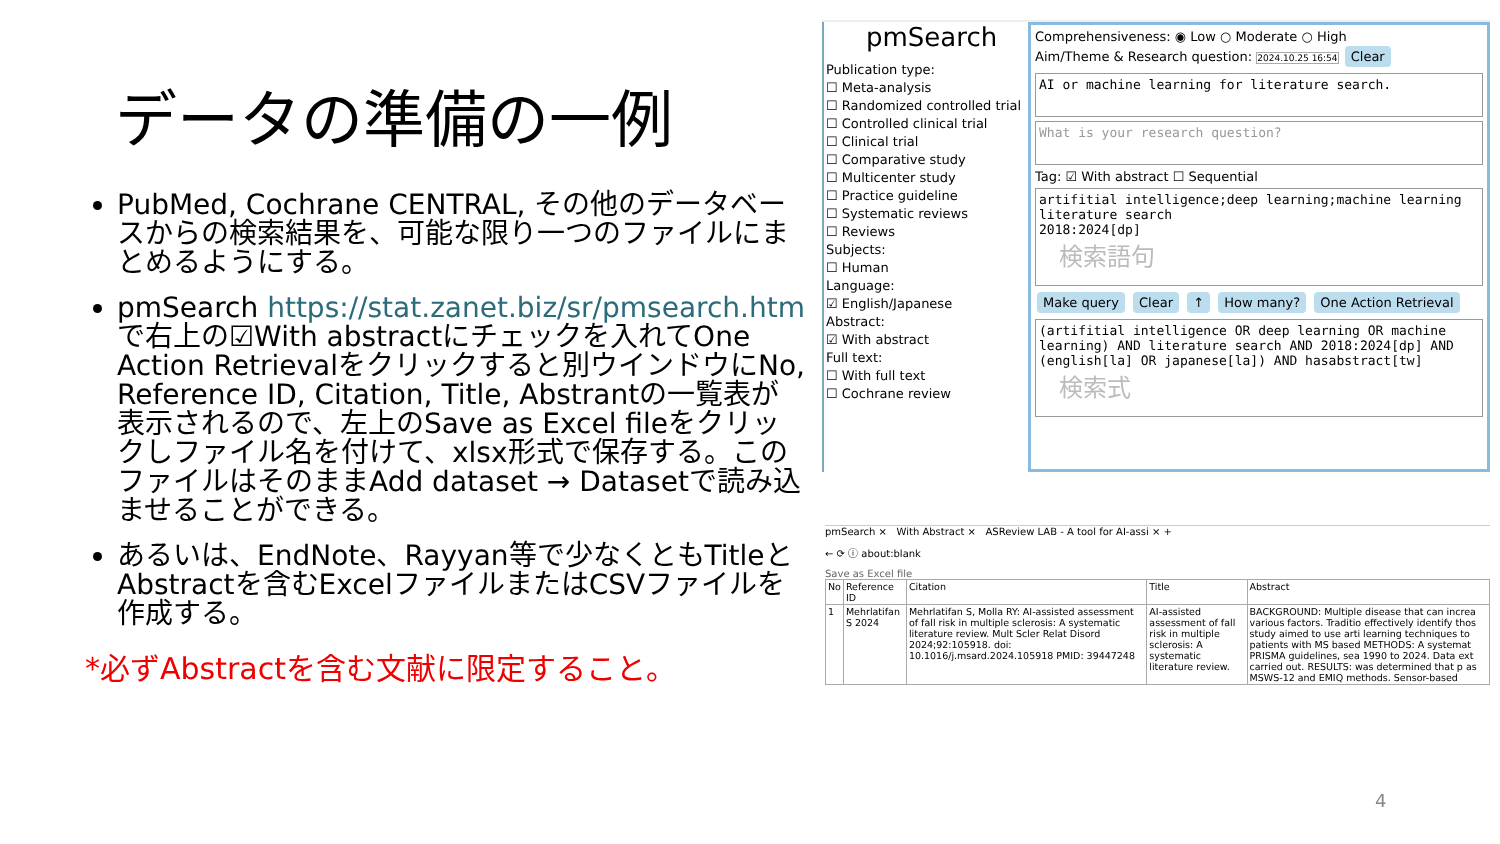データの準備の一例
PubMed, Cochrane CENTRAL, その他のデータベースからの検索結果を、可能な限り一つのファイルにまとめるようにする。
pmSearch https://stat.zanet.biz/sr/pmsearch.htm で右上の☑With abstractにチェックを入れてOne Action Retrievalをクリックすると別ウインドウにNo, Reference ID, Citation, Title, Abstrantの一覧表が表示されるので、左上のSave as Excel fileをクリックしファイル名を付けて、xlsx形式で保存する。このファイルはそのままAdd dataset → Datasetで読み込ませることができる。
あるいは、EndNote、Rayyan等で少なくともTitleとAbstractを含むExcelファイルまたはCSVファイルを作成する。
*必ずAbstractを含む文献に限定すること。
pmSearch
Publication type:
☐ Meta-analysis
☐ Randomized controlled trial
☐ Controlled clinical trial
☐ Clinical trial
☐ Comparative study
☐ Multicenter study
☐ Practice guideline
☐ Systematic reviews
☐ Reviews
Subjects:
☐ Human
Language:
☑ English/Japanese
Abstract:
☑ With abstract
Full text:
☐ With full text
☐ Cochrane review
Comprehensiveness: ◉ Low ○ Moderate ○ High
Aim/Theme & Research question: 2024.10.25 16:54 Clear
AI or machine learning for literature search.
What is your research question?
Tag: ☑ With abstract ☐ Sequential
artifitial intelligence;deep learning;machine learning
literature search
2018:2024[dp]
検索語句
Make query Clear ↑ How many? One Action Retrieval
(artifitial intelligence OR deep learning OR machine learning) AND literature search AND 2018:2024[dp] AND (english[la] OR japanese[la]) AND hasabstract[tw]
検索式
pmSearch × With Abstract × ASReview LAB - A tool for AI-assi × +
← ⟳ ⓘ about:blank
Save as Excel file
| No | Reference ID | Citation | Title | Abstract |
| --- | --- | --- | --- | --- |
| 1 | Mehrlatifan S 2024 | Mehrlatifan S, Molla RY: AI-assisted assessment of fall risk in multiple sclerosis: A systematic literature review. Mult Scler Relat Disord 2024;92:105918. doi: 10.1016/j.msard.2024.105918 PMID: 39447248 | AI-assisted assessment of fall risk in multiple sclerosis: A systematic literature review. | BACKGROUND: Multiple disease that can increa various factors. Traditio effectively identify thos study aimed to use arti learning techniques to patients with MS based METHODS: A systemat PRISMA guidelines, sea 1990 to 2024. Data ext carried out. RESULTS: was determined that p as MSWS-12 and EMIQ methods. Sensor-based |
4